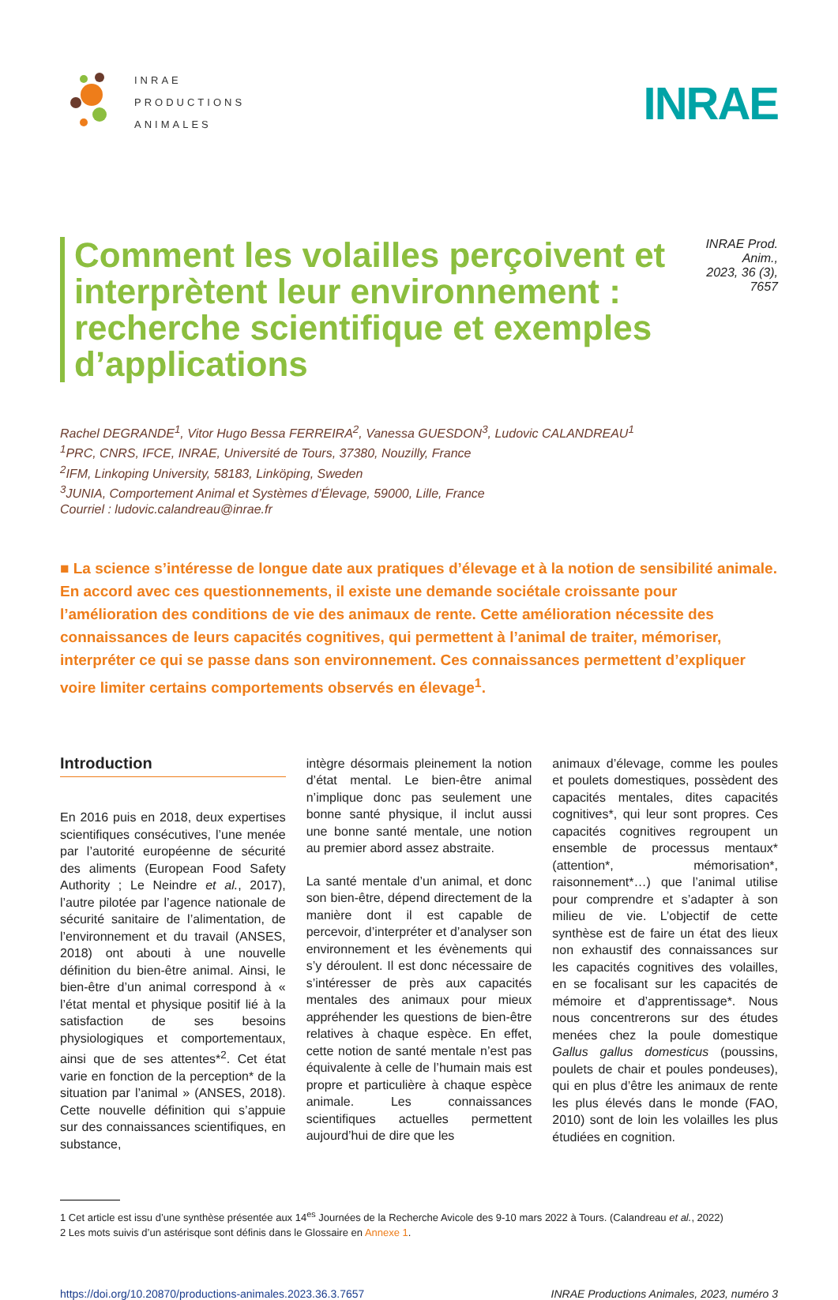INRAE
PRODUCTIONS
ANIMALES
INRAE
Comment les volailles perçoivent et interprètent leur environnement : recherche scientifique et exemples d’applications
INRAE Prod. Anim.,
2023, 36 (3), 7657
Rachel DEGRANDE<sup>1</sup>, Vitor Hugo Bessa FERREIRA<sup>2</sup>, Vanessa GUESDON<sup>3</sup>, Ludovic CALANDREAU<sup>1</sup>
<sup>1</sup> PRC, CNRS, IFCE, INRAE, Université de Tours, 37380, Nouzilly, France
<sup>2</sup> IFM, Linkoping University, 58183, Linköping, Sweden
<sup>3</sup> JUNIA, Comportement Animal et Systèmes d’Élevage, 59000, Lille, France
Courriel : ludovic.calandreau@inrae.fr
■ La science s’intéresse de longue date aux pratiques d’élevage et à la notion de sensibilité animale. En accord avec ces questionnements, il existe une demande sociétale croissante pour l’amélioration des conditions de vie des animaux de rente. Cette amélioration nécessite des connaissances de leurs capacités cognitives, qui permettent à l’animal de traiter, mémoriser, interpréter ce qui se passe dans son environnement. Ces connaissances permettent d’expliquer voire limiter certains comportements observés en élevage<sup>1</sup>.
Introduction
En 2016 puis en 2018, deux expertises scientifiques consécutives, l’une menée par l’autorité européenne de sécurité des aliments (European Food Safety Authority ; Le Neindre et al., 2017), l’autre pilotée par l’agence nationale de sécurité sanitaire de l’alimentation, de l’environnement et du travail (ANSES, 2018) ont abouti à une nouvelle définition du bien-être animal. Ainsi, le bien-être d’un animal correspond à « l’état mental et physique positif lié à la satisfaction de ses besoins physiologiques et comportementaux, ainsi que de ses attentes*<sup>2</sup>. Cet état varie en fonction de la perception* de la situation par l’animal » (ANSES, 2018). Cette nouvelle définition qui s’appuie sur des connaissances scientifiques, en substance,
intègre désormais pleinement la notion d’état mental. Le bien-être animal n’implique donc pas seulement une bonne santé physique, il inclut aussi une bonne santé mentale, une notion au premier abord assez abstraite.
La santé mentale d’un animal, et donc son bien-être, dépend directement de la manière dont il est capable de percevoir, d’interpréter et d’analyser son environnement et les évènements qui s’y déroulent. Il est donc nécessaire de s’intéresser de près aux capacités mentales des animaux pour mieux appréhender les questions de bien-être relatives à chaque espèce. En effet, cette notion de santé mentale n’est pas équivalente à celle de l’humain mais est propre et particulière à chaque espèce animale. Les connaissances scientifiques actuelles permettent aujourd’hui de dire que les
animaux d’élevage, comme les poules et poulets domestiques, possèdent des capacités mentales, dites capacités cognitives*, qui leur sont propres. Ces capacités cognitives regroupent un ensemble de processus mentaux* (attention*, mémorisation*, raisonnement*…) que l’animal utilise pour comprendre et s’adapter à son milieu de vie. L’objectif de cette synthèse est de faire un état des lieux non exhaustif des connaissances sur les capacités cognitives des volailles, en se focalisant sur les capacités de mémoire et d’apprentissage*. Nous nous concentrerons sur des études menées chez la poule domestique Gallus gallus domesticus (poussins, poulets de chair et poules pondeuses), qui en plus d’être les animaux de rente les plus élevés dans le monde (FAO, 2010) sont de loin les volailles les plus étudiées en cognition.
1 Cet article est issu d’une synthèse présentée aux 14<sup>es</sup> Journées de la Recherche Avicole des 9-10 mars 2022 à Tours. (Calandreau et al., 2022)
2 Les mots suivis d’un astérisque sont définis dans le Glossaire en Annexe 1.
https://doi.org/10.20870/productions-animales.2023.36.3.7657 INRAE Productions Animales, 2023, numéro 3